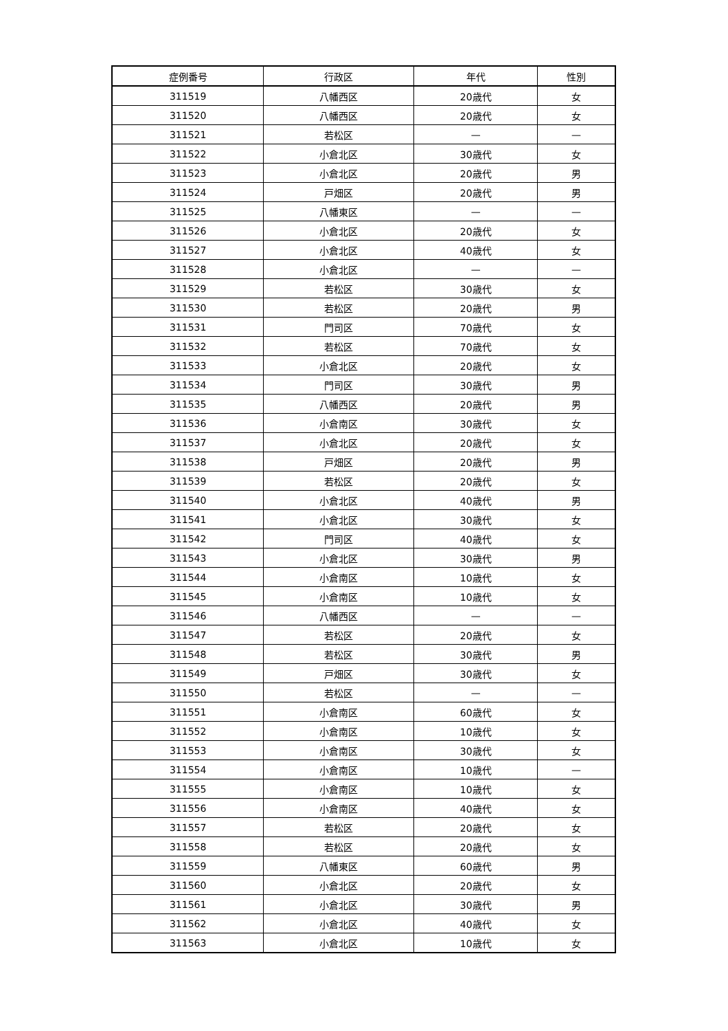| 症例番号 | 行政区 | 年代 | 性別 |
| --- | --- | --- | --- |
| 311519 | 八幡西区 | 20歳代 | 女 |
| 311520 | 八幡西区 | 20歳代 | 女 |
| 311521 | 若松区 | — | — |
| 311522 | 小倉北区 | 30歳代 | 女 |
| 311523 | 小倉北区 | 20歳代 | 男 |
| 311524 | 戸畑区 | 20歳代 | 男 |
| 311525 | 八幡東区 | — | — |
| 311526 | 小倉北区 | 20歳代 | 女 |
| 311527 | 小倉北区 | 40歳代 | 女 |
| 311528 | 小倉北区 | — | — |
| 311529 | 若松区 | 30歳代 | 女 |
| 311530 | 若松区 | 20歳代 | 男 |
| 311531 | 門司区 | 70歳代 | 女 |
| 311532 | 若松区 | 70歳代 | 女 |
| 311533 | 小倉北区 | 20歳代 | 女 |
| 311534 | 門司区 | 30歳代 | 男 |
| 311535 | 八幡西区 | 20歳代 | 男 |
| 311536 | 小倉南区 | 30歳代 | 女 |
| 311537 | 小倉北区 | 20歳代 | 女 |
| 311538 | 戸畑区 | 20歳代 | 男 |
| 311539 | 若松区 | 20歳代 | 女 |
| 311540 | 小倉北区 | 40歳代 | 男 |
| 311541 | 小倉北区 | 30歳代 | 女 |
| 311542 | 門司区 | 40歳代 | 女 |
| 311543 | 小倉北区 | 30歳代 | 男 |
| 311544 | 小倉南区 | 10歳代 | 女 |
| 311545 | 小倉南区 | 10歳代 | 女 |
| 311546 | 八幡西区 | — | — |
| 311547 | 若松区 | 20歳代 | 女 |
| 311548 | 若松区 | 30歳代 | 男 |
| 311549 | 戸畑区 | 30歳代 | 女 |
| 311550 | 若松区 | — | — |
| 311551 | 小倉南区 | 60歳代 | 女 |
| 311552 | 小倉南区 | 10歳代 | 女 |
| 311553 | 小倉南区 | 30歳代 | 女 |
| 311554 | 小倉南区 | 10歳代 | — |
| 311555 | 小倉南区 | 10歳代 | 女 |
| 311556 | 小倉南区 | 40歳代 | 女 |
| 311557 | 若松区 | 20歳代 | 女 |
| 311558 | 若松区 | 20歳代 | 女 |
| 311559 | 八幡東区 | 60歳代 | 男 |
| 311560 | 小倉北区 | 20歳代 | 女 |
| 311561 | 小倉北区 | 30歳代 | 男 |
| 311562 | 小倉北区 | 40歳代 | 女 |
| 311563 | 小倉北区 | 10歳代 | 女 |